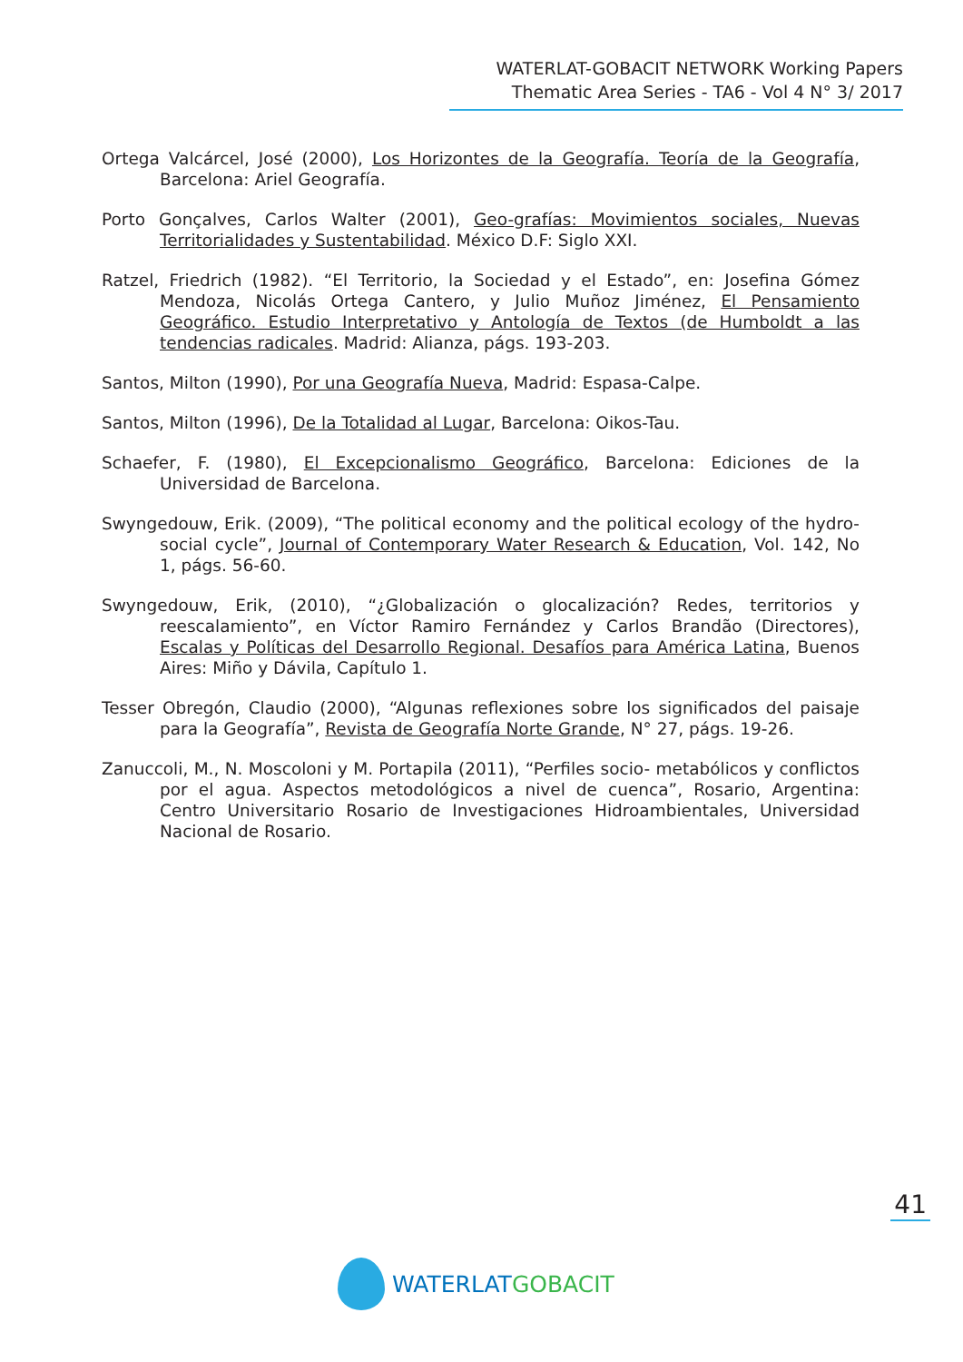WATERLAT-GOBACIT NETWORK Working Papers
Thematic Area Series - TA6 - Vol 4 N° 3/ 2017
Ortega Valcárcel, José (2000), Los Horizontes de la Geografía. Teoría de la Geografía, Barcelona: Ariel Geografía.
Porto Gonçalves, Carlos Walter (2001), Geo-grafías: Movimientos sociales, Nuevas Territorialidades y Sustentabilidad. México D.F: Siglo XXI.
Ratzel, Friedrich (1982). “El Territorio, la Sociedad y el Estado”, en: Josefina Gómez Mendoza, Nicolás Ortega Cantero, y Julio Muñoz Jiménez, El Pensamiento Geográfico. Estudio Interpretativo y Antología de Textos (de Humboldt a las tendencias radicales. Madrid: Alianza, págs. 193-203.
Santos, Milton (1990), Por una Geografía Nueva, Madrid: Espasa-Calpe.
Santos, Milton (1996), De la Totalidad al Lugar, Barcelona: Oikos-Tau.
Schaefer, F. (1980), El Excepcionalismo Geográfico, Barcelona: Ediciones de la Universidad de Barcelona.
Swyngedouw, Erik. (2009), “The political economy and the political ecology of the hydro-social cycle”, Journal of Contemporary Water Research & Education, Vol. 142, No 1, págs. 56-60.
Swyngedouw, Erik, (2010), “¿Globalización o glocalización? Redes, territorios y reescalamiento”, en Víctor Ramiro Fernández y Carlos Brandão (Directores), Escalas y Políticas del Desarrollo Regional. Desafíos para América Latina, Buenos Aires: Miño y Dávila, Capítulo 1.
Tesser Obregón, Claudio (2000), “Algunas reflexiones sobre los significados del paisaje para la Geografía”, Revista de Geografía Norte Grande, N° 27, págs. 19-26.
Zanuccoli, M., N. Moscoloni y M. Portapila (2011), “Perfiles socio- metabólicos y conflictos por el agua. Aspectos metodológicos a nivel de cuenca”, Rosario, Argentina: Centro Universitario Rosario de Investigaciones Hidroambientales, Universidad Nacional de Rosario.
41
WATERLAT GOBACIT